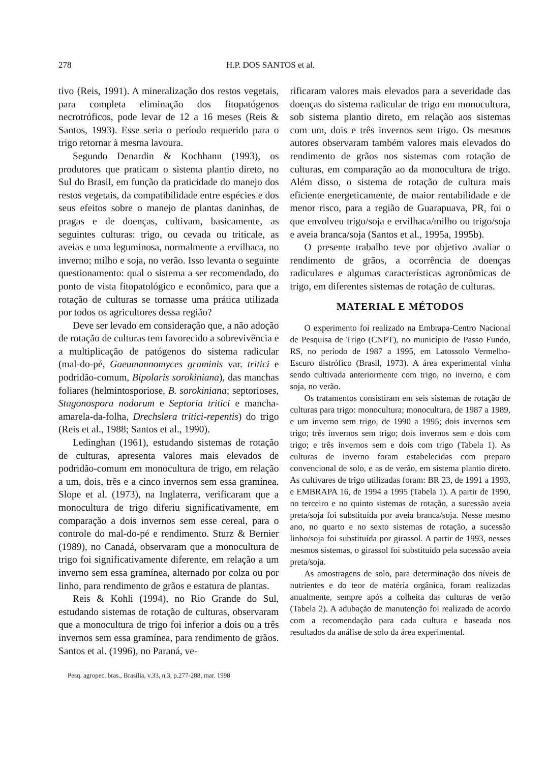278 H.P. DOS SANTOS et al.
tivo (Reis, 1991). A mineralização dos restos vegetais, para completa eliminação dos fitopatógenos necrotróficos, pode levar de 12 a 16 meses (Reis & Santos, 1993). Esse seria o período requerido para o trigo retornar à mesma lavoura.
Segundo Denardin & Kochhann (1993), os produtores que praticam o sistema plantio direto, no Sul do Brasil, em função da praticidade do manejo dos restos vegetais, da compatibilidade entre espécies e dos seus efeitos sobre o manejo de plantas daninhas, de pragas e de doenças, cultivam, basicamente, as seguintes culturas: trigo, ou cevada ou triticale, as aveias e uma leguminosa, normalmente a ervilhaca, no inverno; milho e soja, no verão. Isso levanta o seguinte questionamento: qual o sistema a ser recomendado, do ponto de vista fitopatológico e econômico, para que a rotação de culturas se tornasse uma prática utilizada por todos os agricultores dessa região?
Deve ser levado em consideração que, a não adoção de rotação de culturas tem favorecido a sobrevivência e a multiplicação de patógenos do sistema radicular (mal-do-pé, Gaeumannomyces graminis var. tritici e podridão-comum, Bipolaris sorokiniana), das manchas foliares (helmintosporiose, B. sorokiniana; septorioses, Stagonospora nodorum e Septoria tritici e mancha-amarela-da-folha, Drechslera tritici-repentis) do trigo (Reis et al., 1988; Santos et al., 1990).
Ledinghan (1961), estudando sistemas de rotação de culturas, apresenta valores mais elevados de podridão-comum em monocultura de trigo, em relação a um, dois, três e a cinco invernos sem essa gramínea. Slope et al. (1973), na Inglaterra, verificaram que a monocultura de trigo diferiu significativamente, em comparação a dois invernos sem esse cereal, para o controle do mal-do-pé e rendimento. Sturz & Bernier (1989), no Canadá, observaram que a monocultura de trigo foi significativamente diferente, em relação a um inverno sem essa gramínea, alternado por colza ou por linho, para rendimento de grãos e estatura de plantas.
Reis & Kohli (1994), no Rio Grande do Sul, estudando sistemas de rotação de culturas, observaram que a monocultura de trigo foi inferior a dois ou a três invernos sem essa gramínea, para rendimento de grãos. Santos et al. (1996), no Paraná, ve-
rificaram valores mais elevados para a severidade das doenças do sistema radicular de trigo em monocultura, sob sistema plantio direto, em relação aos sistemas com um, dois e três invernos sem trigo. Os mesmos autores observaram também valores mais elevados do rendimento de grãos nos sistemas com rotação de culturas, em comparação ao da monocultura de trigo. Além disso, o sistema de rotação de cultura mais eficiente energeticamente, de maior rentabilidade e de menor risco, para a região de Guarapuava, PR, foi o que envolveu trigo/soja e ervilhaca/milho ou trigo/soja e aveia branca/soja (Santos et al., 1995a, 1995b).
O presente trabalho teve por objetivo avaliar o rendimento de grãos, a ocorrência de doenças radiculares e algumas características agronômicas de trigo, em diferentes sistemas de rotação de culturas.
MATERIAL E MÉTODOS
O experimento foi realizado na Embrapa-Centro Nacional de Pesquisa de Trigo (CNPT), no município de Passo Fundo, RS, no período de 1987 a 1995, em Latossolo Vermelho-Escuro distrófico (Brasil, 1973). A área experimental vinha sendo cultivada anteriormente com trigo, no inverno, e com soja, no verão.
Os tratamentos consistiram em seis sistemas de rotação de culturas para trigo: monocultura; monocultura, de 1987 a 1989, e um inverno sem trigo, de 1990 a 1995; dois invernos sem trigo; três invernos sem trigo; dois invernos sem e dois com trigo; e três invernos sem e dois com trigo (Tabela 1). As culturas de inverno foram estabelecidas com preparo convencional de solo, e as de verão, em sistema plantio direto. As cultivares de trigo utilizadas foram: BR 23, de 1991 a 1993, e EMBRAPA 16, de 1994 a 1995 (Tabela 1). A partir de 1990, no terceiro e no quinto sistemas de rotação, a sucessão aveia preta/soja foi substituída por aveia branca/soja. Nesse mesmo ano, no quarto e no sexto sistemas de rotação, a sucessão linho/soja foi substituída por girassol. A partir de 1993, nesses mesmos sistemas, o girassol foi substituído pela sucessão aveia preta/soja.
As amostragens de solo, para determinação dos níveis de nutrientes e do teor de matéria orgânica, foram realizadas anualmente, sempre após a colheita das culturas de verão (Tabela 2). A adubação de manutenção foi realizada de acordo com a recomendação para cada cultura e baseada nos resultados da análise de solo da área experimental.
Pesq. agropec. bras., Brasília, v.33, n.3, p.277-288, mar. 1998